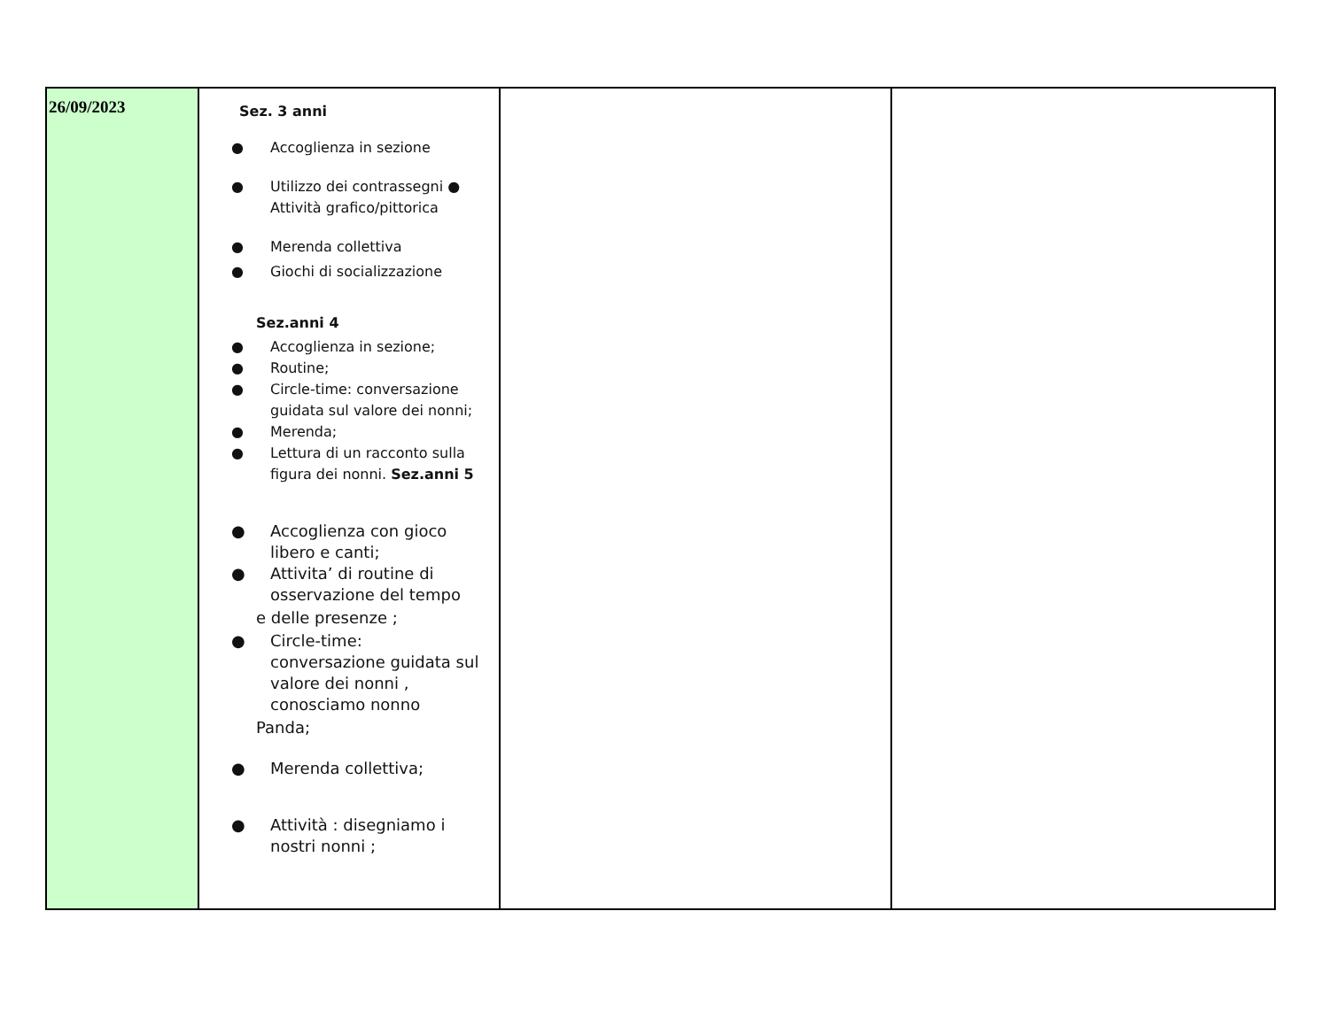| 26/09/2023 | Sez. 3 anni ● Accoglienza in sezione ● Utilizzo dei contrassegni ● Attività grafico/pittorica ● Merenda collettiva ● Giochi di socializzazione Sez.anni 4 ● Accoglienza in sezione; ● Routine; ● Circle-time: conversazione guidata sul valore dei nonni; ● Merenda; ● Lettura di un racconto sulla figura dei nonni. Sez.anni 5 ● Accoglienza con gioco libero e canti; ● Attivita’ di routine di osservazione del tempo e delle presenze ; ● Circle-time: conversazione guidata sul valore dei nonni , conosciamo nonno Panda; ● Merenda collettiva; ● Attività : disegniamo i nostri nonni ; | | |